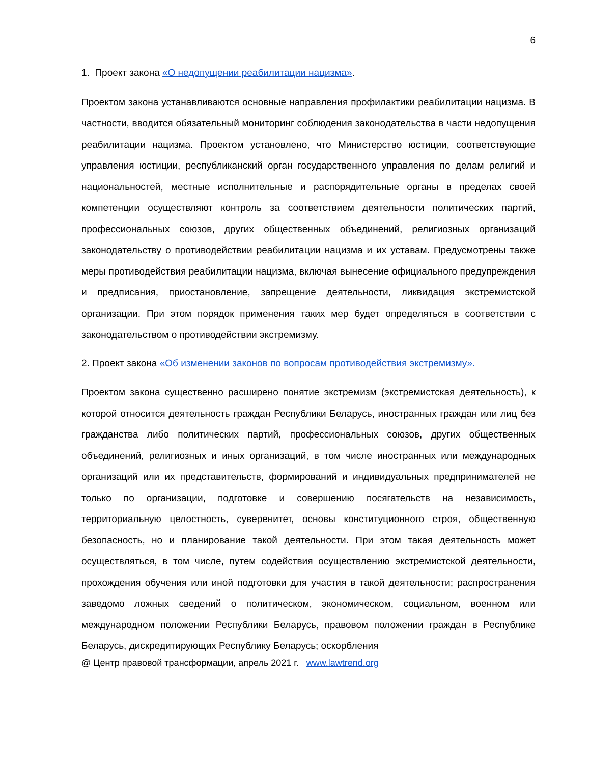6
1. Проект закона «О недопущении реабилитации нацизма».
Проектом закона устанавливаются основные направления профилактики реабилитации нацизма. В частности, вводится обязательный мониторинг соблюдения законодательства в части недопущения реабилитации нацизма. Проектом установлено, что Министерство юстиции, соответствующие управления юстиции, республиканский орган государственного управления по делам религий и национальностей, местные исполнительные и распорядительные органы в пределах своей компетенции осуществляют контроль за соответствием деятельности политических партий, профессиональных союзов, других общественных объединений, религиозных организаций законодательству о противодействии реабилитации нацизма и их уставам. Предусмотрены также меры противодействия реабилитации нацизма, включая вынесение официального предупреждения и предписания, приостановление, запрещение деятельности, ликвидация экстремистской организации. При этом порядок применения таких мер будет определяться в соответствии с законодательством о противодействии экстремизму.
2. Проект закона «Об изменении законов по вопросам противодействия экстремизму».
Проектом закона существенно расширено понятие экстремизм (экстремистская деятельность), к которой относится деятельность граждан Республики Беларусь, иностранных граждан или лиц без гражданства либо политических партий, профессиональных союзов, других общественных объединений, религиозных и иных организаций, в том числе иностранных или международных организаций или их представительств, формирований и индивидуальных предпринимателей не только по организации, подготовке и совершению посягательств на независимость, территориальную целостность, суверенитет, основы конституционного строя, общественную безопасность, но и планирование такой деятельности. При этом такая деятельность может осуществляться, в том числе, путем содействия осуществлению экстремистской деятельности, прохождения обучения или иной подготовки для участия в такой деятельности; распространения заведомо ложных сведений о политическом, экономическом, социальном, военном или международном положении Республики Беларусь, правовом положении граждан в Республике Беларусь, дискредитирующих Республику Беларусь; оскорбления
@ Центр правовой трансформации, апрель 2021 г. www.lawtrend.org